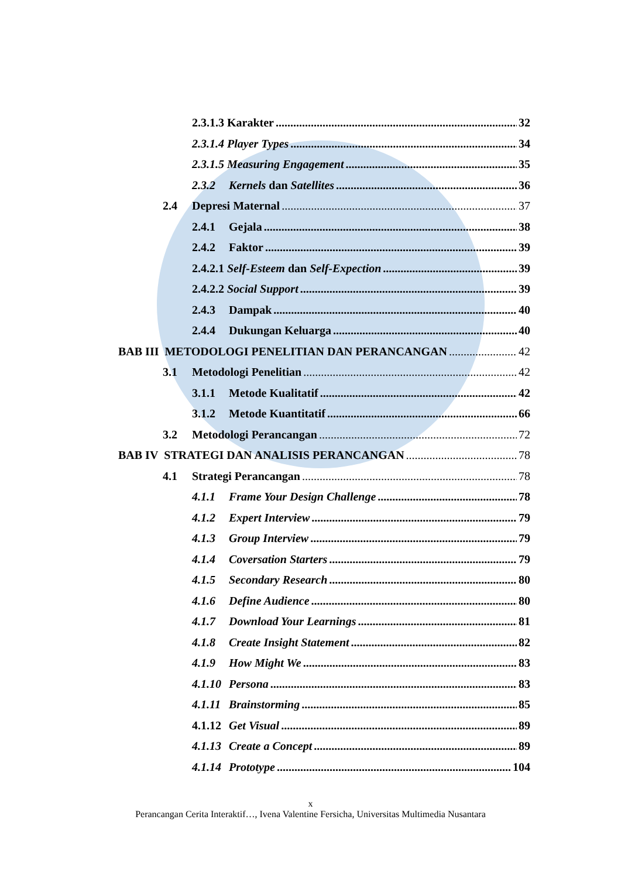2.3.1.3 Karakter 32
2.3.1.4 Player Types 34
2.3.1.5 Measuring Engagement 35
2.3.2 Kernels dan Satellites 36
2.4 Depresi Maternal 37
2.4.1 Gejala 38
2.4.2 Faktor 39
2.4.2.1 Self-Esteem dan Self-Expection 39
2.4.2.2 Social Support 39
2.4.3 Dampak 40
2.4.4 Dukungan Keluarga 40
BAB III METODOLOGI PENELITIAN DAN PERANCANGAN 42
3.1 Metodologi Penelitian 42
3.1.1 Metode Kualitatif 42
3.1.2 Metode Kuantitatif 66
3.2 Metodologi Perancangan 72
BAB IV STRATEGI DAN ANALISIS PERANCANGAN 78
4.1 Strategi Perancangan 78
4.1.1 Frame Your Design Challenge 78
4.1.2 Expert Interview 79
4.1.3 Group Interview 79
4.1.4 Coversation Starters 79
4.1.5 Secondary Research 80
4.1.6 Define Audience 80
4.1.7 Download Your Learnings 81
4.1.8 Create Insight Statement 82
4.1.9 How Might We 83
4.1.10 Persona 83
4.1.11 Brainstorming 85
4.1.12 Get Visual 89
4.1.13 Create a Concept 89
4.1.14 Prototype 104
x
Perancangan Cerita Interaktif…, Ivena Valentine Fersicha, Universitas Multimedia Nusantara